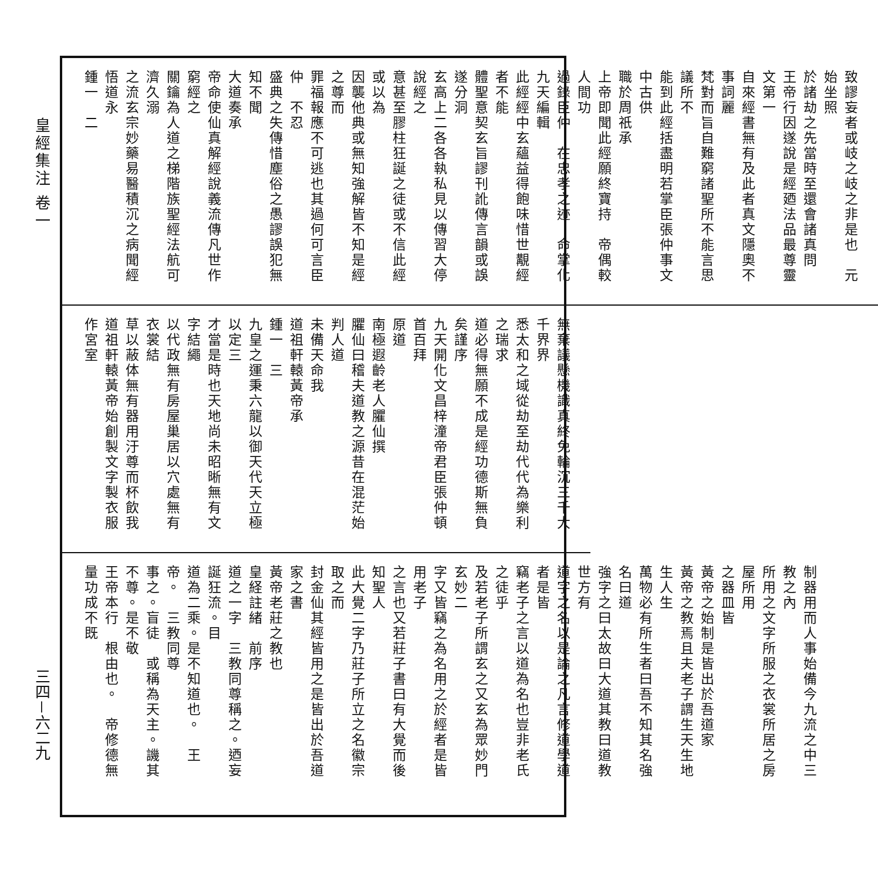皇經集注 卷一
三四－六二九
致謬妄者或岐之岐之非是也　元始坐照
於諸劫之先當時至還會諸真問
王帝行因遂說是經廼法品最尊靈文第一
自來經書無有及此者真文隱奧不事詞麗
梵對而旨自難窮諸聖所不能言思議所不
能到此經括盡明若掌臣張仲事文中古供
職於周祇承
上帝即聞此經願終寶持　帝偶較人間功
過錄臣仲　在忠孝之迹　命掌化九天編輯
此經經中玄蘊益得飽味惜世覯經者不能
體聖意契玄旨謬刊訛傳言韻或誤遂分洞
玄高上二各各執私見以傳習大停說經之
意甚至膠柱狂誕之徒或不信此經或以為
因襲他典或無知強解皆不知是經之尊而
罪福報應不可逃也其過何可言臣仲　不忍
盛典之失傳惜塵俗之愚謬誤犯無知不聞
大道奏承
帝命使仙真解經說義流傳凡世作窮經之
關鑰為人道之梯階族聖經法航可濟久溺
之流玄宗妙藥易醫積沉之病聞經悟道永
鍾一　二
無棄議懸機識真終免輪沉三千大千界界
悉太和之域從劫至劫代代為樂利之瑞求
道必得無願不成是經功德斯無負矣謹序
九天開化文昌梓潼帝君臣張仲頓首百拜
原道
南極遐齡老人臞仙撰
臞仙曰稽夫道教之源昔在混茫始判人道
未備天命我
道祖軒轅黃帝承
鍾一　三
九皇之運秉六龍以御天代天立極以定三
才當是時也天地尚未昭晰無有文字結繩
以代政無有房屋巢居以穴處無有衣裳結
草以蔽体無有器用汙尊而杯飲我
道祖軒轅黃帝始創製文字製衣服作宮室
制器用而人事始備今九流之中三教之內
所用之文字所服之衣裳所居之房屋所用
之器皿皆
黃帝之始制是皆出於吾道家
黃帝之教焉且夫老子謂生天生地生人生
萬物必有所生者曰吾不知其名強名曰道
強字之曰太故曰大道其教曰道教世方有
道字之名以是論之凡言修道學道者是皆
竊老子之言以道為名也豈非老氏之徒乎
及若老子所謂玄之又玄為眾妙門玄妙二
字又皆竊之為名用之於經者是皆用老子
之言也又若莊子書曰有大覺而後知聖人
此大覺二字乃莊子所立之名徽宗取之而
封金仙其經皆用之是皆出於吾道家之書
黃帝老莊之教也
皇経註緒　前序
道之一字　三教同尊稱之。迺妄誕狂流。目
道為二乘。是不知道也。　王帝。　三教同尊
事之。盲徒　或稱為天主。譏其不尊。是不敬
王帝本行　根由也。　帝修德無量功成不既